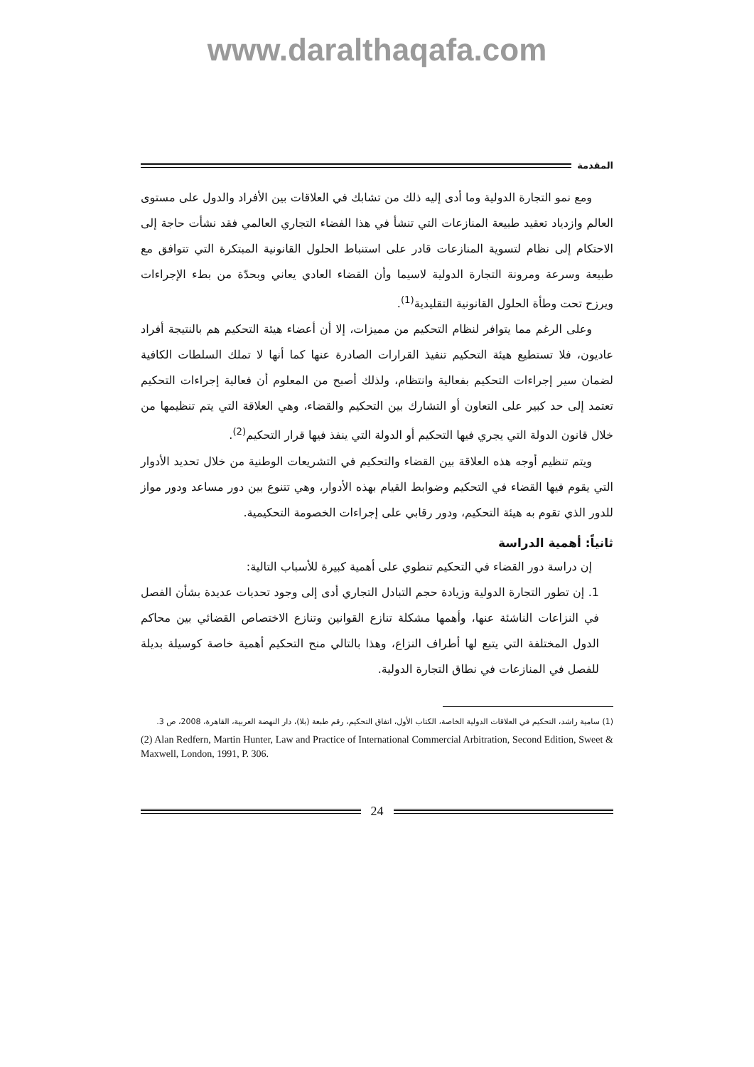www.daralthaqafa.com
المقدمة
ومع نمو التجارة الدولية وما أدى إليه ذلك من تشابك في العلاقات بين الأفراد والدول على مستوى العالم وازدياد تعقيد طبيعة المنازعات التي تنشأ في هذا الفضاء التجاري العالمي فقد نشأت حاجة إلى الاحتكام إلى نظام لتسوية المنازعات قادر على استنباط الحلول القانونية المبتكرة التي تتوافق مع طبيعة وسرعة ومرونة التجارة الدولية لاسيما وأن القضاء العادي يعاني وبحدّة من بطء الإجراءات ويرزح تحت وطأة الحلول القانونية التقليدية<sup>(1)</sup>.
وعلى الرغم مما يتوافر لنظام التحكيم من مميزات، إلا أن أعضاء هيئة التحكيم هم بالنتيجة أفراد عاديون، فلا تستطيع هيئة التحكيم تنفيذ القرارات الصادرة عنها كما أنها لا تملك السلطات الكافية لضمان سير إجراءات التحكيم بفعالية وانتظام، ولذلك أصبح من المعلوم أن فعالية إجراءات التحكيم تعتمد إلى حد كبير على التعاون أو التشارك بين التحكيم والقضاء، وهي العلاقة التي يتم تنظيمها من خلال قانون الدولة التي يجري فيها التحكيم أو الدولة التي ينفذ فيها قرار التحكيم<sup>(2)</sup>.
ويتم تنظيم أوجه هذه العلاقة بين القضاء والتحكيم في التشريعات الوطنية من خلال تحديد الأدوار التي يقوم فيها القضاء في التحكيم وضوابط القيام بهذه الأدوار، وهي تتنوع بين دور مساعد ودور مواز للدور الذي تقوم به هيئة التحكيم، ودور رقابي على إجراءات الخصومة التحكيمية.
ثانياً: أهمية الدراسة
إن دراسة دور القضاء في التحكيم تنطوي على أهمية كبيرة للأسباب التالية:
1. إن تطور التجارة الدولية وزيادة حجم التبادل التجاري أدى إلى وجود تحديات عديدة بشأن الفصل في النزاعات الناشئة عنها، وأهمها مشكلة تنازع القوانين وتنازع الاختصاص القضائي بين محاكم الدول المختلفة التي يتبع لها أطراف النزاع، وهذا بالتالي منح التحكيم أهمية خاصة كوسيلة بديلة للفصل في المنازعات في نطاق التجارة الدولية.
(1) سامية راشد، التحكيم في العلاقات الدولية الخاصة، الكتاب الأول، اتفاق التحكيم، رقم طبعة (بلا)، دار النهضة العربية، القاهرة، 2008، ص 3.
(2) Alan Redfern, Martin Hunter, Law and Practice of International Commercial Arbitration, Second Edition, Sweet & Maxwell, London, 1991, P. 306.
24